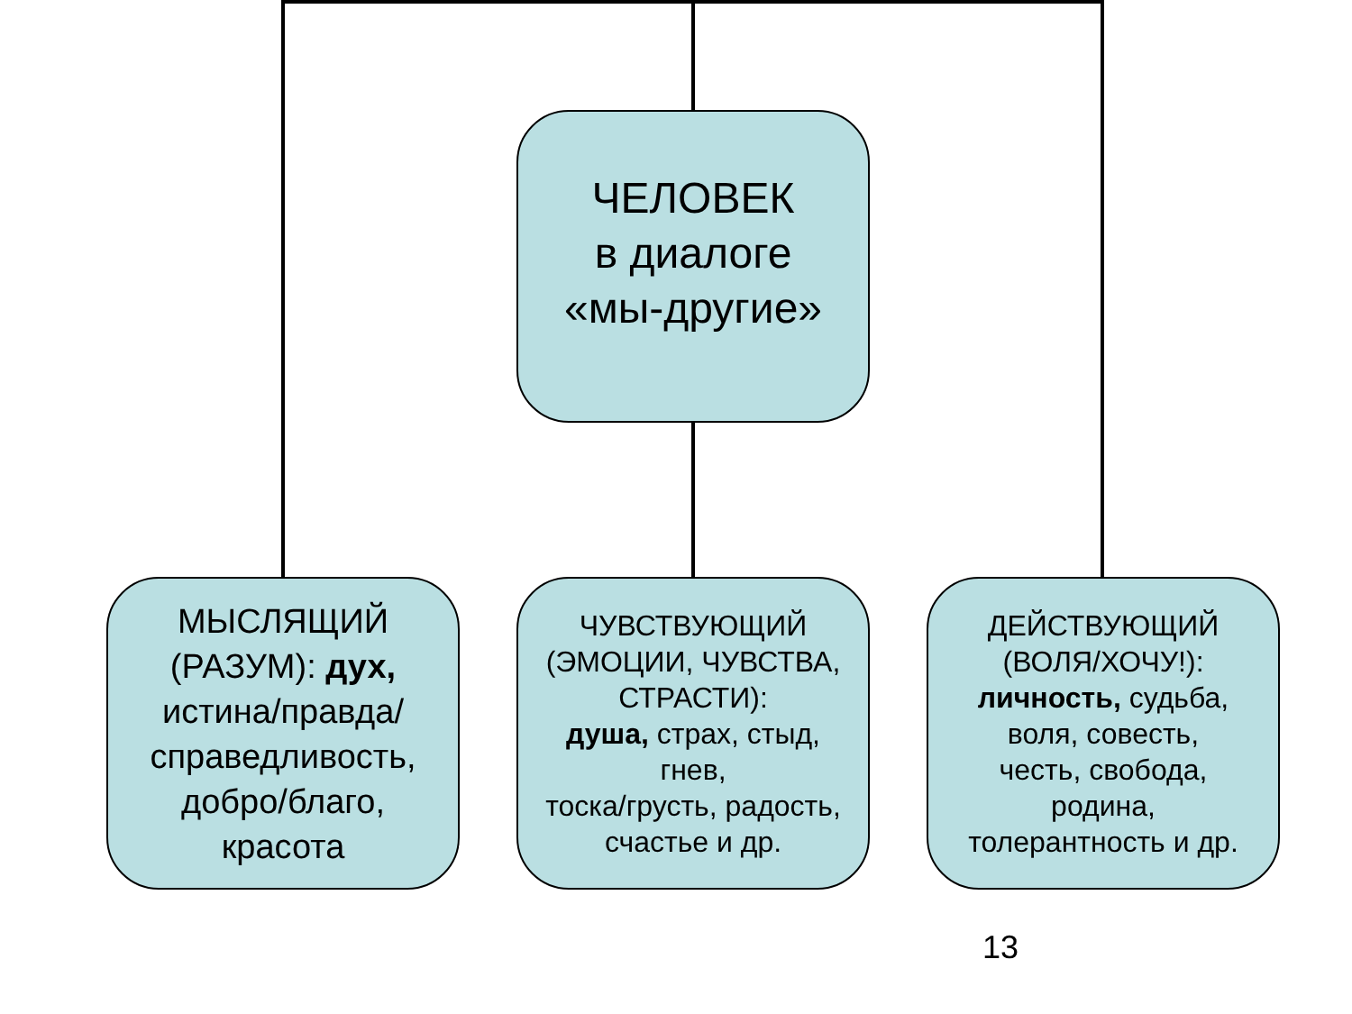ЧЕЛОВЕК
в диалоге
«мы-другие»
МЫСЛЯЩИЙ
(РАЗУМ): дух,
истина/правда/
справедливость,
добро/благо,
красота
ЧУВСТВУЮЩИЙ
(ЭМОЦИИ, ЧУВСТВА,
СТРАСТИ):
душа, страх, стыд,
гнев,
тоска/грусть, радость,
счастье и др.
ДЕЙСТВУЮЩИЙ
(ВОЛЯ/ХОЧУ!):
личность, судьба,
воля, совесть,
честь, свобода,
родина,
толерантность и др.
13